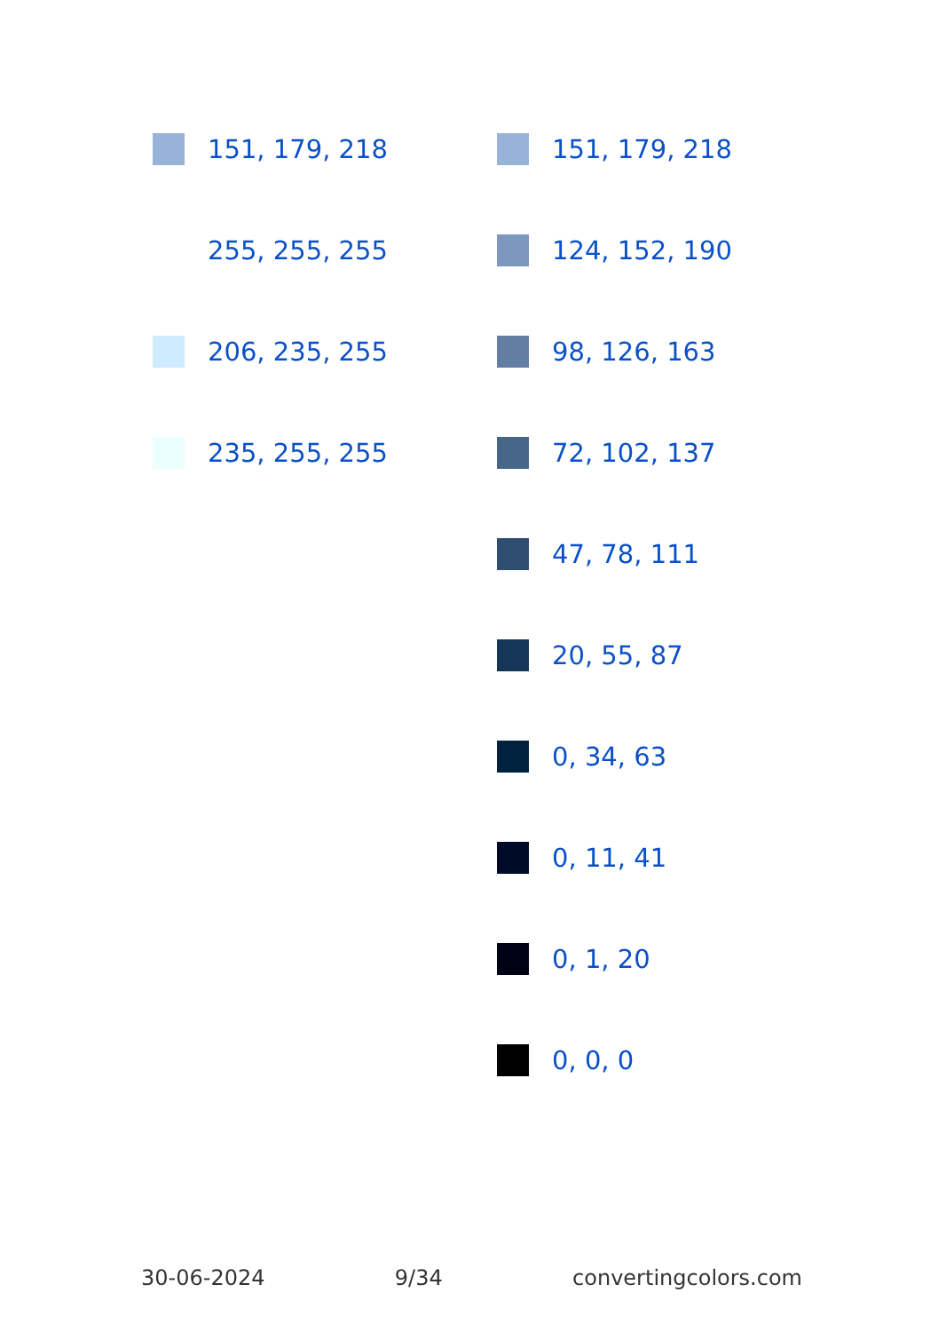151, 179, 218
255, 255, 255
206, 235, 255
235, 255, 255
151, 179, 218
124, 152, 190
98, 126, 163
72, 102, 137
47, 78, 111
20, 55, 87
0, 34, 63
0, 11, 41
0, 1, 20
0, 0, 0
30-06-2024 9/34 convertingcolors.com